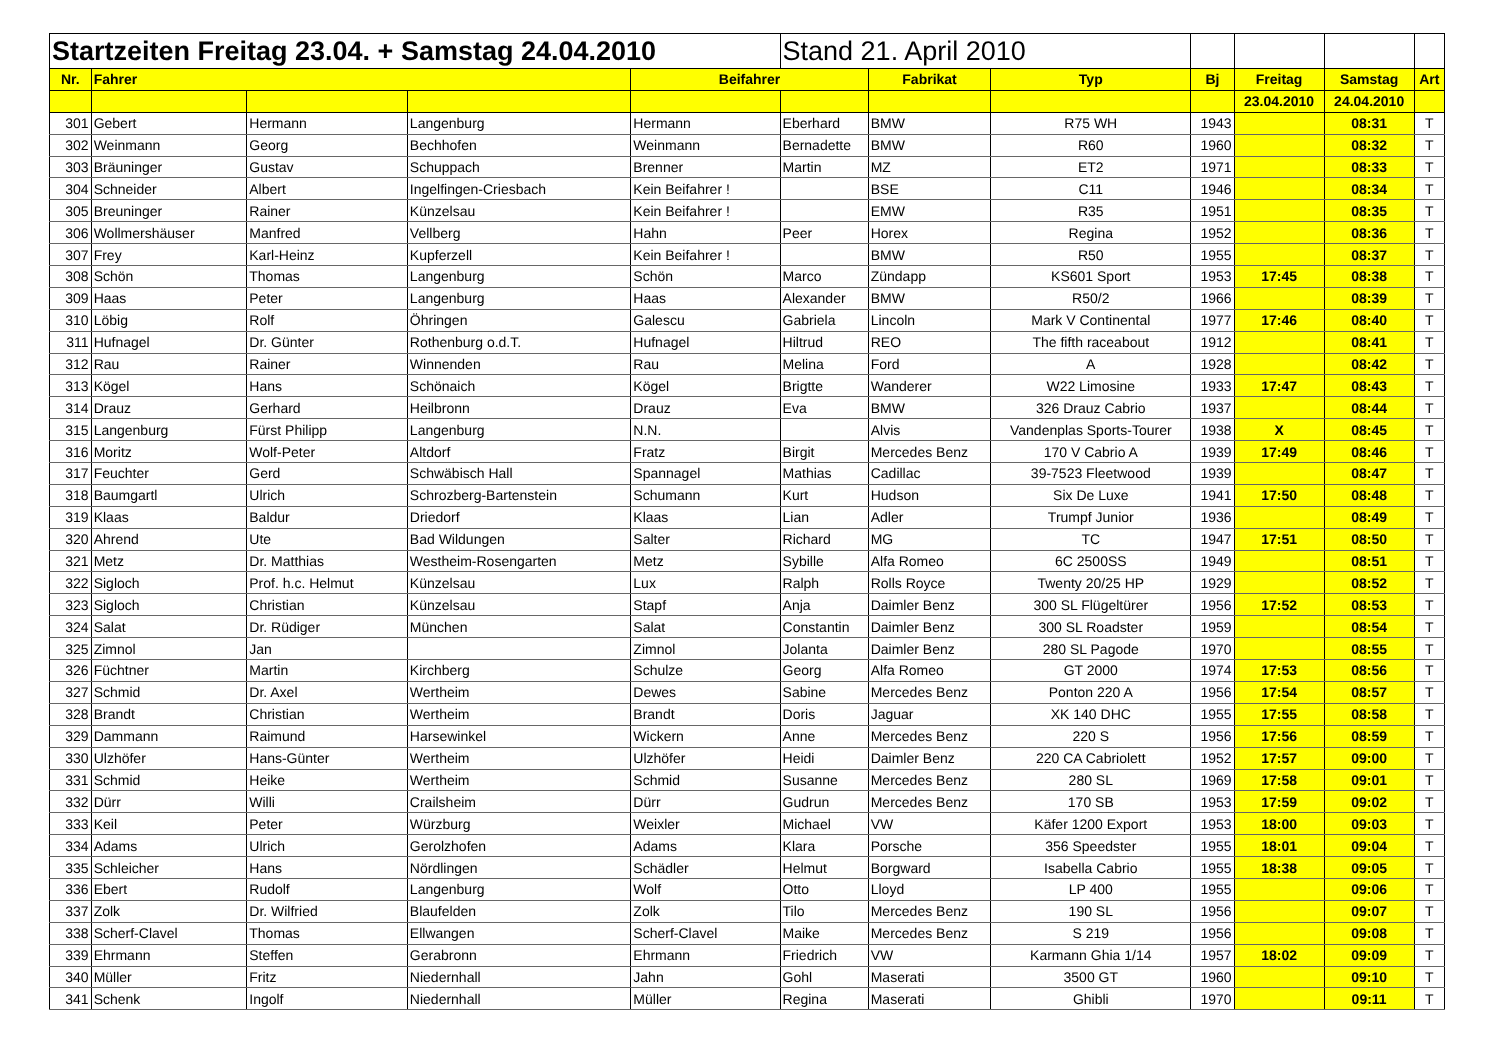| Startzeiten Freitag 23.04. + Samstag 24.04.2010 | | | | | Stand 21. April 2010 | | | | | | |
| --- | --- | --- | --- | --- | --- | --- | --- | --- | --- | --- | --- |
| Nr. | Fahrer | | | Beifahrer | | Fabrikat | Typ | Bj | Freitag | Samstag | Art |
| | | | | | | | | | 23.04.2010 | 24.04.2010 | |
| 301 | Gebert | Hermann | Langenburg | Hermann | Eberhard | BMW | R75 WH | 1943 | | 08:31 | T |
| 302 | Weinmann | Georg | Bechhofen | Weinmann | Bernadette | BMW | R60 | 1960 | | 08:32 | T |
| 303 | Bräuninger | Gustav | Schuppach | Brenner | Martin | MZ | ET2 | 1971 | | 08:33 | T |
| 304 | Schneider | Albert | Ingelfingen-Criesbach | Kein Beifahrer ! | | BSE | C11 | 1946 | | 08:34 | T |
| 305 | Breuninger | Rainer | Künzelsau | Kein Beifahrer ! | | EMW | R35 | 1951 | | 08:35 | T |
| 306 | Wollmershäuser | Manfred | Vellberg | Hahn | Peer | Horex | Regina | 1952 | | 08:36 | T |
| 307 | Frey | Karl-Heinz | Kupferzell | Kein Beifahrer ! | | BMW | R50 | 1955 | | 08:37 | T |
| 308 | Schön | Thomas | Langenburg | Schön | Marco | Zündapp | KS601 Sport | 1953 | 17:45 | 08:38 | T |
| 309 | Haas | Peter | Langenburg | Haas | Alexander | BMW | R50/2 | 1966 | | 08:39 | T |
| 310 | Löbig | Rolf | Öhringen | Galescu | Gabriela | Lincoln | Mark V Continental | 1977 | 17:46 | 08:40 | T |
| 311 | Hufnagel | Dr. Günter | Rothenburg o.d.T. | Hufnagel | Hiltrud | REO | The fifth raceabout | 1912 | | 08:41 | T |
| 312 | Rau | Rainer | Winnenden | Rau | Melina | Ford | A | 1928 | | 08:42 | T |
| 313 | Kögel | Hans | Schönaich | Kögel | Brigtte | Wanderer | W22 Limosine | 1933 | 17:47 | 08:43 | T |
| 314 | Drauz | Gerhard | Heilbronn | Drauz | Eva | BMW | 326 Drauz Cabrio | 1937 | | 08:44 | T |
| 315 | Langenburg | Fürst Philipp | Langenburg | N.N. | | Alvis | Vandenplas Sports-Tourer | 1938 | X | 08:45 | T |
| 316 | Moritz | Wolf-Peter | Altdorf | Fratz | Birgit | Mercedes Benz | 170 V Cabrio A | 1939 | 17:49 | 08:46 | T |
| 317 | Feuchter | Gerd | Schwäbisch Hall | Spannagel | Mathias | Cadillac | 39-7523 Fleetwood | 1939 | | 08:47 | T |
| 318 | Baumgartl | Ulrich | Schrozberg-Bartenstein | Schumann | Kurt | Hudson | Six De Luxe | 1941 | 17:50 | 08:48 | T |
| 319 | Klaas | Baldur | Driedorf | Klaas | Lian | Adler | Trumpf Junior | 1936 | | 08:49 | T |
| 320 | Ahrend | Ute | Bad Wildungen | Salter | Richard | MG | TC | 1947 | 17:51 | 08:50 | T |
| 321 | Metz | Dr. Matthias | Westheim-Rosengarten | Metz | Sybille | Alfa Romeo | 6C 2500SS | 1949 | | 08:51 | T |
| 322 | Sigloch | Prof. h.c. Helmut | Künzelsau | Lux | Ralph | Rolls Royce | Twenty 20/25 HP | 1929 | | 08:52 | T |
| 323 | Sigloch | Christian | Künzelsau | Stapf | Anja | Daimler Benz | 300 SL Flügeltürer | 1956 | 17:52 | 08:53 | T |
| 324 | Salat | Dr. Rüdiger | München | Salat | Constantin | Daimler Benz | 300 SL Roadster | 1959 | | 08:54 | T |
| 325 | Zimnol | Jan | | Zimnol | Jolanta | Daimler Benz | 280 SL Pagode | 1970 | | 08:55 | T |
| 326 | Füchtner | Martin | Kirchberg | Schulze | Georg | Alfa Romeo | GT 2000 | 1974 | 17:53 | 08:56 | T |
| 327 | Schmid | Dr. Axel | Wertheim | Dewes | Sabine | Mercedes Benz | Ponton 220 A | 1956 | 17:54 | 08:57 | T |
| 328 | Brandt | Christian | Wertheim | Brandt | Doris | Jaguar | XK 140 DHC | 1955 | 17:55 | 08:58 | T |
| 329 | Dammann | Raimund | Harsewinkel | Wickern | Anne | Mercedes Benz | 220 S | 1956 | 17:56 | 08:59 | T |
| 330 | Ulzhöfer | Hans-Günter | Wertheim | Ulzhöfer | Heidi | Daimler Benz | 220 CA Cabriolett | 1952 | 17:57 | 09:00 | T |
| 331 | Schmid | Heike | Wertheim | Schmid | Susanne | Mercedes Benz | 280 SL | 1969 | 17:58 | 09:01 | T |
| 332 | Dürr | Willi | Crailsheim | Dürr | Gudrun | Mercedes Benz | 170 SB | 1953 | 17:59 | 09:02 | T |
| 333 | Keil | Peter | Würzburg | Weixler | Michael | VW | Käfer 1200 Export | 1953 | 18:00 | 09:03 | T |
| 334 | Adams | Ulrich | Gerolzhofen | Adams | Klara | Porsche | 356 Speedster | 1955 | 18:01 | 09:04 | T |
| 335 | Schleicher | Hans | Nördlingen | Schädler | Helmut | Borgward | Isabella Cabrio | 1955 | 18:38 | 09:05 | T |
| 336 | Ebert | Rudolf | Langenburg | Wolf | Otto | Lloyd | LP 400 | 1955 | | 09:06 | T |
| 337 | Zolk | Dr. Wilfried | Blaufelden | Zolk | Tilo | Mercedes Benz | 190 SL | 1956 | | 09:07 | T |
| 338 | Scherf-Clavel | Thomas | Ellwangen | Scherf-Clavel | Maike | Mercedes Benz | S 219 | 1956 | | 09:08 | T |
| 339 | Ehrmann | Steffen | Gerabronn | Ehrmann | Friedrich | VW | Karmann Ghia 1/14 | 1957 | 18:02 | 09:09 | T |
| 340 | Müller | Fritz | Niedernhall | Jahn | Gohl | Maserati | 3500 GT | 1960 | | 09:10 | T |
| 341 | Schenk | Ingolf | Niedernhall | Müller | Regina | Maserati | Ghibli | 1970 | | 09:11 | T |